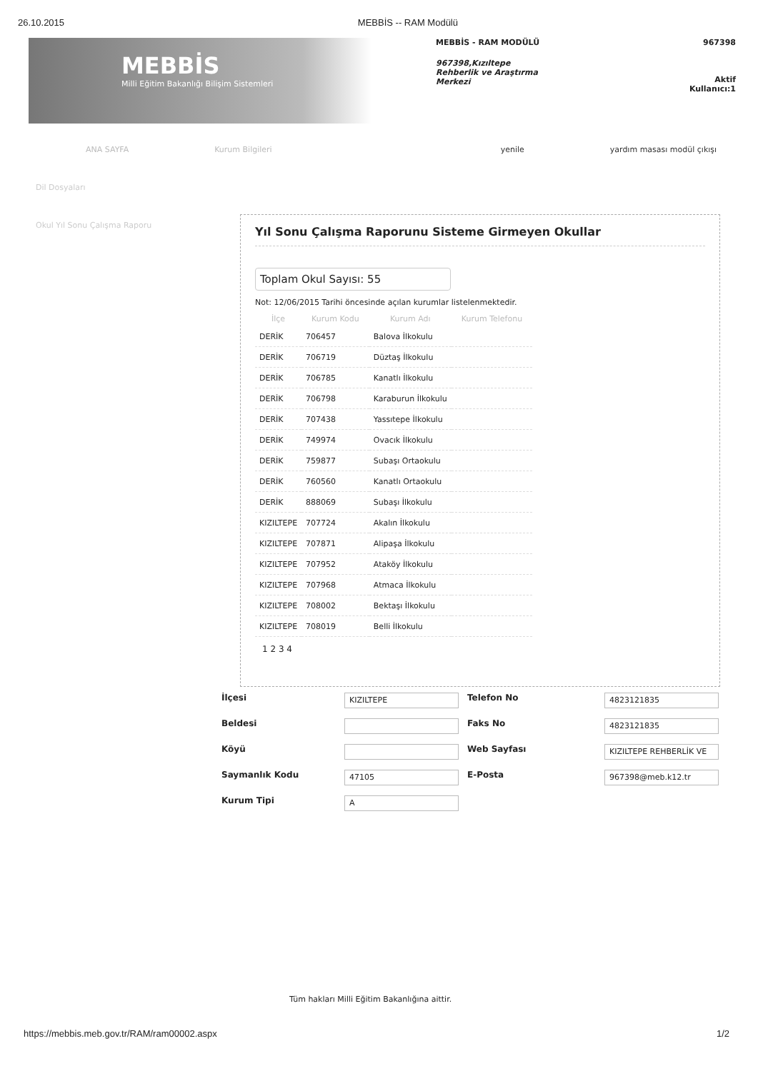26.10.2015 MEBBİS -- RAM Modülü
MEBBİS
Milli Eğitim Bakanlığı Bilişim Sistemleri
MEBBİS - RAM MODÜLÜ
967398,Kızıltepe Rehberlik ve Araştırma Merkezi
967398
Aktif
Kullanıcı:1
ANA SAYFA Kurum Bilgileri yenile yardım masası modül çıkışı
Dil Dosyaları
Okul Yıl Sonu Çalışma Raporu
Yıl Sonu Çalışma Raporunu Sisteme Girmeyen Okullar
Toplam Okul Sayısı: 55
Not: 12/06/2015 Tarihi öncesinde açılan kurumlar listelenmektedir.
| İlçe | Kurum Kodu | Kurum Adı | Kurum Telefonu |
| --- | --- | --- | --- |
| DERİK | 706457 | Balova İlkokulu | |
| DERİK | 706719 | Düztaş İlkokulu | |
| DERİK | 706785 | Kanatlı İlkokulu | |
| DERİK | 706798 | Karaburun İlkokulu | |
| DERİK | 707438 | Yassıtepe İlkokulu | |
| DERİK | 749974 | Ovacık İlkokulu | |
| DERİK | 759877 | Subaşı Ortaokulu | |
| DERİK | 760560 | Kanatlı Ortaokulu | |
| DERİK | 888069 | Subaşı İlkokulu | |
| KIZILTEPE | 707724 | Akalın İlkokulu | |
| KIZILTEPE | 707871 | Alipaşa İlkokulu | |
| KIZILTEPE | 707952 | Ataköy İlkokulu | |
| KIZILTEPE | 707968 | Atmaca İlkokulu | |
| KIZILTEPE | 708002 | Bektaşı İlkokulu | |
| KIZILTEPE | 708019 | Belli İlkokulu | |
1 2 3 4
İlçesi KIZILTEPE Telefon No 4823121835 Beldesi Faks No 4823121835 Köyü Web Sayfası KIZILTEPE REHBERLİK VE Saymanlık Kodu 47105 E-Posta 967398@meb.k12.tr Kurum Tipi A
Tüm hakları Milli Eğitim Bakanlığına aittir.
https://mebbis.meb.gov.tr/RAM/ram00002.aspx 1/2